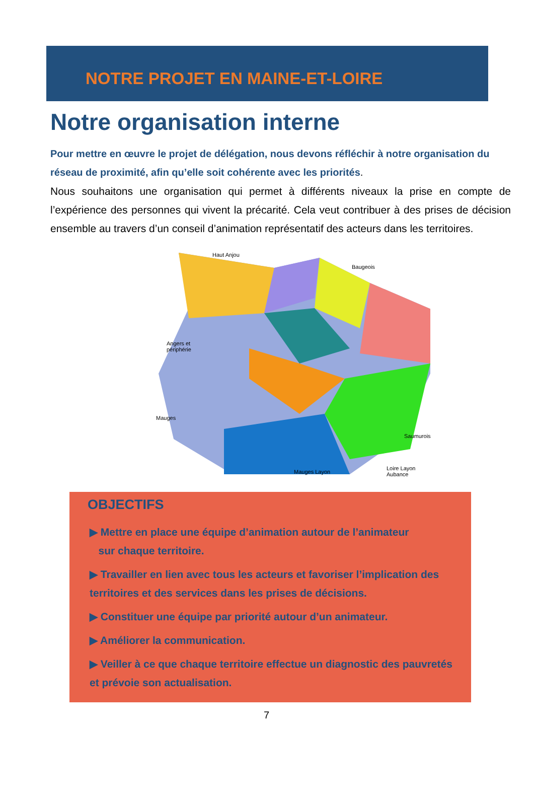NOTRE PROJET EN MAINE-ET-LOIRE
Notre organisation interne
Pour mettre en œuvre le projet de délégation, nous devons réfléchir à notre organisation du réseau de proximité, afin qu’elle soit cohérente avec les priorités.
Nous souhaitons une organisation qui permet à différents niveaux la prise en compte de l’expérience des personnes qui vivent la précarité. Cela veut contribuer à des prises de décision ensemble au travers d’un conseil d’animation représentatif des acteurs dans les territoires.
Haut Anjou
Baugeois
Angers et
périphérie
Mauges
Saumurois
Mauges Layon
Loire Layon Aubance
OBJECTIFS
▶ Mettre en place une équipe d’animation autour de l’animateur
sur chaque territoire.
▶ Travailler en lien avec tous les acteurs et favoriser l’implication des territoires et des services dans les prises de décisions.
▶ Constituer une équipe par priorité autour d’un animateur.
▶ Améliorer la communication.
▶ Veiller à ce que chaque territoire effectue un diagnostic des pauvretés et prévoie son actualisation.
7